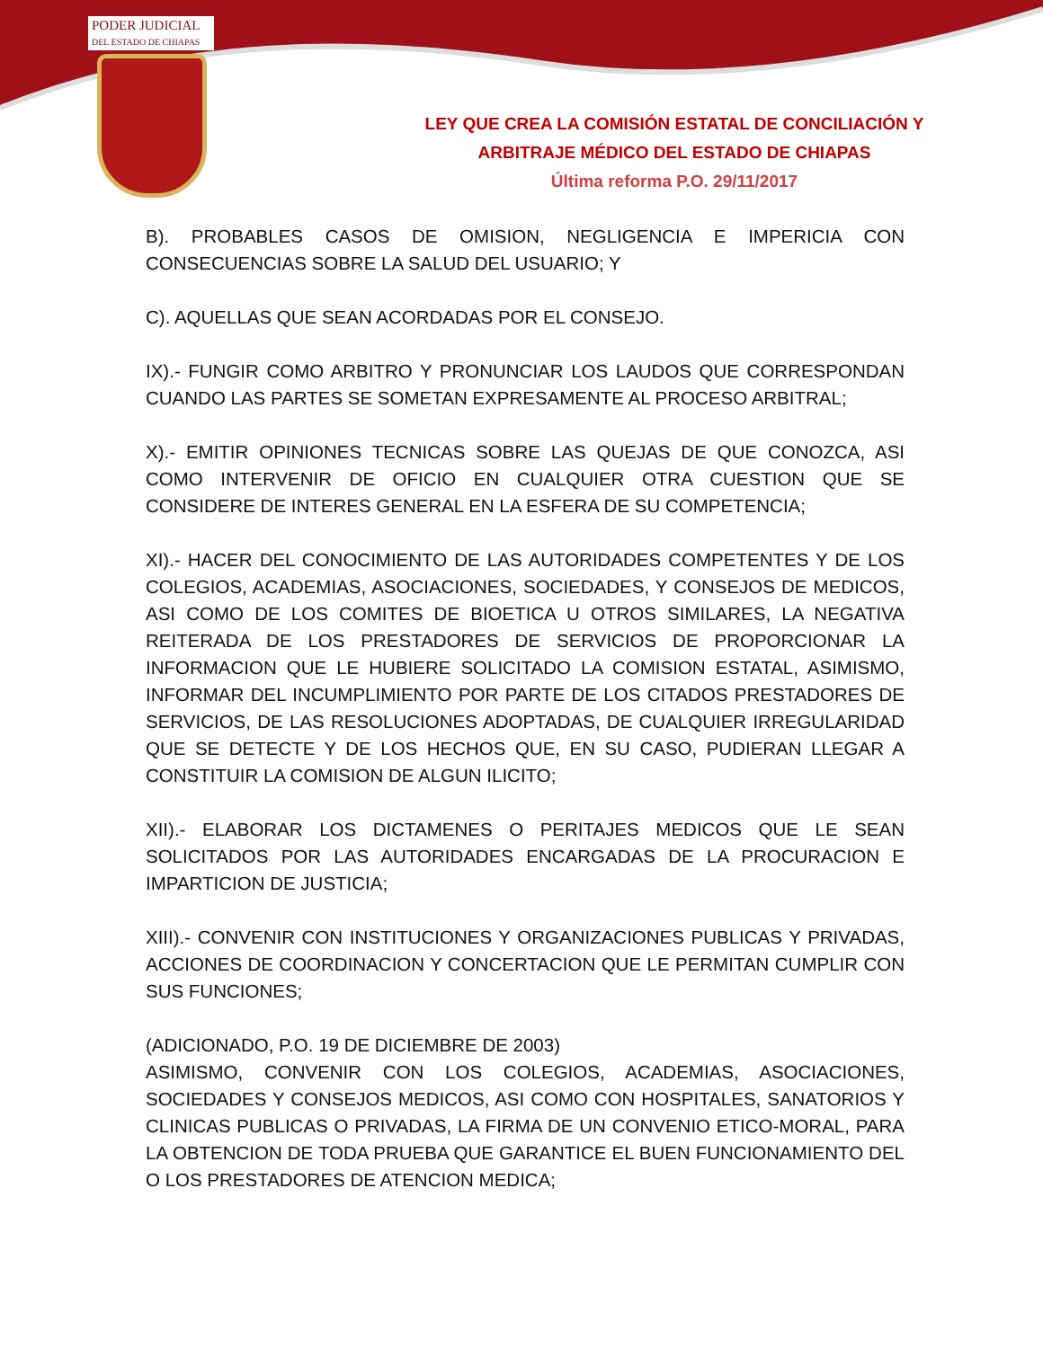PODER JUDICIAL
DEL ESTADO DE CHIAPAS
LEY QUE CREA LA COMISIÓN ESTATAL DE CONCILIACIÓN Y
ARBITRAJE MÉDICO DEL ESTADO DE CHIAPAS
Última reforma P.O. 29/11/2017
B). PROBABLES CASOS DE OMISION, NEGLIGENCIA E IMPERICIA CON CONSECUENCIAS SOBRE LA SALUD DEL USUARIO; Y
C). AQUELLAS QUE SEAN ACORDADAS POR EL CONSEJO.
IX).- FUNGIR COMO ARBITRO Y PRONUNCIAR LOS LAUDOS QUE CORRESPONDAN CUANDO LAS PARTES SE SOMETAN EXPRESAMENTE AL PROCESO ARBITRAL;
X).- EMITIR OPINIONES TECNICAS SOBRE LAS QUEJAS DE QUE CONOZCA, ASI COMO INTERVENIR DE OFICIO EN CUALQUIER OTRA CUESTION QUE SE CONSIDERE DE INTERES GENERAL EN LA ESFERA DE SU COMPETENCIA;
XI).- HACER DEL CONOCIMIENTO DE LAS AUTORIDADES COMPETENTES Y DE LOS COLEGIOS, ACADEMIAS, ASOCIACIONES, SOCIEDADES, Y CONSEJOS DE MEDICOS, ASI COMO DE LOS COMITES DE BIOETICA U OTROS SIMILARES, LA NEGATIVA REITERADA DE LOS PRESTADORES DE SERVICIOS DE PROPORCIONAR LA INFORMACION QUE LE HUBIERE SOLICITADO LA COMISION ESTATAL, ASIMISMO, INFORMAR DEL INCUMPLIMIENTO POR PARTE DE LOS CITADOS PRESTADORES DE SERVICIOS, DE LAS RESOLUCIONES ADOPTADAS, DE CUALQUIER IRREGULARIDAD QUE SE DETECTE Y DE LOS HECHOS QUE, EN SU CASO, PUDIERAN LLEGAR A CONSTITUIR LA COMISION DE ALGUN ILICITO;
XII).- ELABORAR LOS DICTAMENES O PERITAJES MEDICOS QUE LE SEAN SOLICITADOS POR LAS AUTORIDADES ENCARGADAS DE LA PROCURACION E IMPARTICION DE JUSTICIA;
XIII).- CONVENIR CON INSTITUCIONES Y ORGANIZACIONES PUBLICAS Y PRIVADAS, ACCIONES DE COORDINACION Y CONCERTACION QUE LE PERMITAN CUMPLIR CON SUS FUNCIONES;
(ADICIONADO, P.O. 19 DE DICIEMBRE DE 2003)
ASIMISMO, CONVENIR CON LOS COLEGIOS, ACADEMIAS, ASOCIACIONES, SOCIEDADES Y CONSEJOS MEDICOS, ASI COMO CON HOSPITALES, SANATORIOS Y CLINICAS PUBLICAS O PRIVADAS, LA FIRMA DE UN CONVENIO ETICO-MORAL, PARA LA OBTENCION DE TODA PRUEBA QUE GARANTICE EL BUEN FUNCIONAMIENTO DEL O LOS PRESTADORES DE ATENCION MEDICA;